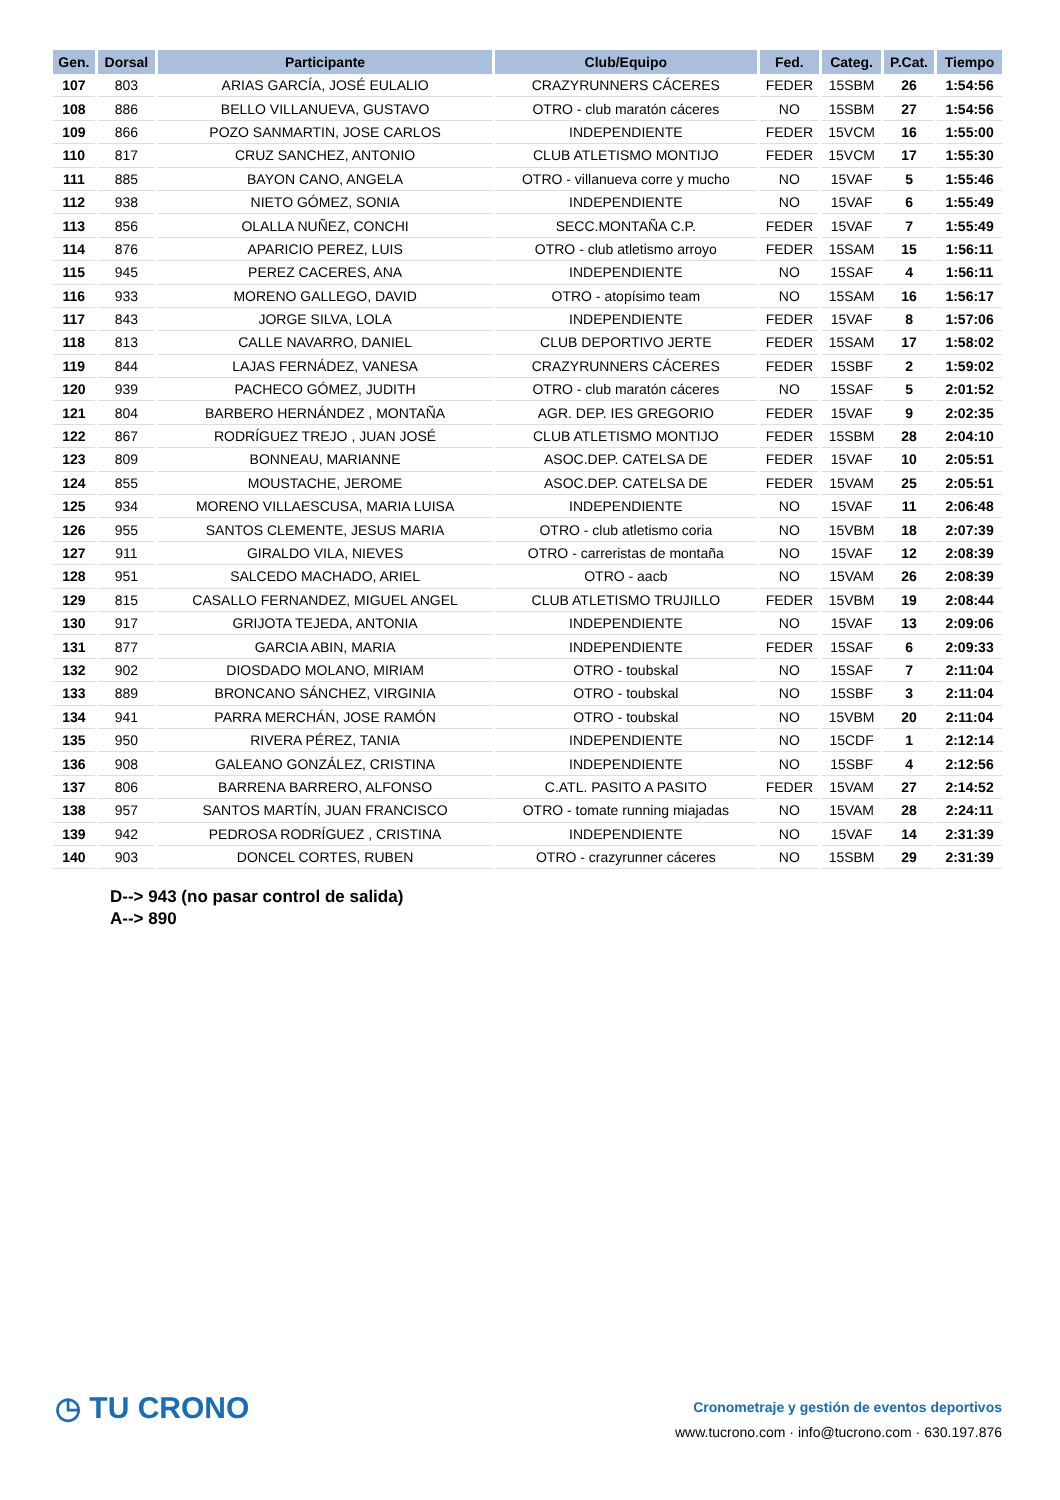| Gen. | Dorsal | Participante | Club/Equipo | Fed. | Categ. | P.Cat. | Tiempo |
| --- | --- | --- | --- | --- | --- | --- | --- |
| 107 | 803 | ARIAS GARCÍA, JOSÉ EULALIO | CRAZYRUNNERS CÁCERES | FEDER | 15SBM | 26 | 1:54:56 |
| 108 | 886 | BELLO VILLANUEVA, GUSTAVO | OTRO - club maratón cáceres | NO | 15SBM | 27 | 1:54:56 |
| 109 | 866 | POZO SANMARTIN, JOSE CARLOS | INDEPENDIENTE | FEDER | 15VCM | 16 | 1:55:00 |
| 110 | 817 | CRUZ SANCHEZ, ANTONIO | CLUB ATLETISMO MONTIJO | FEDER | 15VCM | 17 | 1:55:30 |
| 111 | 885 | BAYON CANO, ANGELA | OTRO - villanueva corre y mucho | NO | 15VAF | 5 | 1:55:46 |
| 112 | 938 | NIETO GÓMEZ, SONIA | INDEPENDIENTE | NO | 15VAF | 6 | 1:55:49 |
| 113 | 856 | OLALLA NUÑEZ, CONCHI | SECC.MONTAÑA C.P. | FEDER | 15VAF | 7 | 1:55:49 |
| 114 | 876 | APARICIO PEREZ, LUIS | OTRO - club atletismo arroyo | FEDER | 15SAM | 15 | 1:56:11 |
| 115 | 945 | PEREZ CACERES, ANA | INDEPENDIENTE | NO | 15SAF | 4 | 1:56:11 |
| 116 | 933 | MORENO GALLEGO, DAVID | OTRO - atopísimo team | NO | 15SAM | 16 | 1:56:17 |
| 117 | 843 | JORGE SILVA, LOLA | INDEPENDIENTE | FEDER | 15VAF | 8 | 1:57:06 |
| 118 | 813 | CALLE NAVARRO, DANIEL | CLUB DEPORTIVO JERTE | FEDER | 15SAM | 17 | 1:58:02 |
| 119 | 844 | LAJAS FERNÁDEZ, VANESA | CRAZYRUNNERS CÁCERES | FEDER | 15SBF | 2 | 1:59:02 |
| 120 | 939 | PACHECO GÓMEZ, JUDITH | OTRO - club maratón cáceres | NO | 15SAF | 5 | 2:01:52 |
| 121 | 804 | BARBERO HERNÁNDEZ , MONTAÑA | AGR. DEP. IES GREGORIO | FEDER | 15VAF | 9 | 2:02:35 |
| 122 | 867 | RODRÍGUEZ TREJO , JUAN JOSÉ | CLUB ATLETISMO MONTIJO | FEDER | 15SBM | 28 | 2:04:10 |
| 123 | 809 | BONNEAU, MARIANNE | ASOC.DEP. CATELSA DE | FEDER | 15VAF | 10 | 2:05:51 |
| 124 | 855 | MOUSTACHE, JEROME | ASOC.DEP. CATELSA DE | FEDER | 15VAM | 25 | 2:05:51 |
| 125 | 934 | MORENO VILLAESCUSA, MARIA LUISA | INDEPENDIENTE | NO | 15VAF | 11 | 2:06:48 |
| 126 | 955 | SANTOS CLEMENTE, JESUS MARIA | OTRO - club atletismo coria | NO | 15VBM | 18 | 2:07:39 |
| 127 | 911 | GIRALDO VILA, NIEVES | OTRO - carreristas de montaña | NO | 15VAF | 12 | 2:08:39 |
| 128 | 951 | SALCEDO MACHADO, ARIEL | OTRO - aacb | NO | 15VAM | 26 | 2:08:39 |
| 129 | 815 | CASALLO FERNANDEZ, MIGUEL ANGEL | CLUB ATLETISMO TRUJILLO | FEDER | 15VBM | 19 | 2:08:44 |
| 130 | 917 | GRIJOTA TEJEDA, ANTONIA | INDEPENDIENTE | NO | 15VAF | 13 | 2:09:06 |
| 131 | 877 | GARCIA ABIN, MARIA | INDEPENDIENTE | FEDER | 15SAF | 6 | 2:09:33 |
| 132 | 902 | DIOSDADO MOLANO, MIRIAM | OTRO - toubskal | NO | 15SAF | 7 | 2:11:04 |
| 133 | 889 | BRONCANO SÁNCHEZ, VIRGINIA | OTRO - toubskal | NO | 15SBF | 3 | 2:11:04 |
| 134 | 941 | PARRA MERCHÁN, JOSE RAMÓN | OTRO - toubskal | NO | 15VBM | 20 | 2:11:04 |
| 135 | 950 | RIVERA PÉREZ, TANIA | INDEPENDIENTE | NO | 15CDF | 1 | 2:12:14 |
| 136 | 908 | GALEANO GONZÁLEZ, CRISTINA | INDEPENDIENTE | NO | 15SBF | 4 | 2:12:56 |
| 137 | 806 | BARRENA BARRERO, ALFONSO | C.ATL. PASITO A PASITO | FEDER | 15VAM | 27 | 2:14:52 |
| 138 | 957 | SANTOS MARTÍN, JUAN FRANCISCO | OTRO - tomate running miajadas | NO | 15VAM | 28 | 2:24:11 |
| 139 | 942 | PEDROSA RODRÍGUEZ , CRISTINA | INDEPENDIENTE | NO | 15VAF | 14 | 2:31:39 |
| 140 | 903 | DONCEL CORTES, RUBEN | OTRO - crazyrunner cáceres | NO | 15SBM | 29 | 2:31:39 |
D--> 943 (no pasar control de salida)
A--> 890
◷ TU CRONO
Cronometraje y gestión de eventos deportivos
www.tucrono.com · info@tucrono.com · 630.197.876